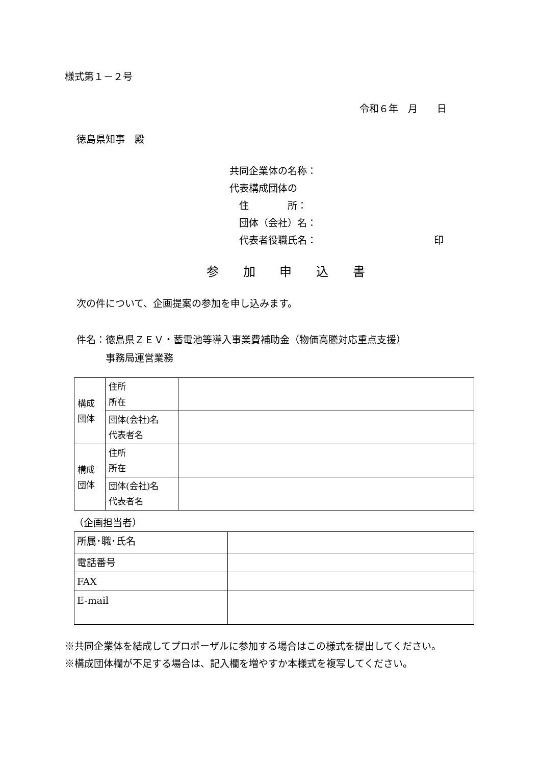様式第１－２号
令和６年　月　　日
徳島県知事　殿
共同企業体の名称：
代表構成団体の
　住　　　　所：
　団体（会社）名：
　代表者役職氏名： 印
参 加 申 込 書
次の件について、企画提案の参加を申し込みます。
件名：徳島県ＺＥＶ・蓄電池等導入事業費補助金（物価高騰対応重点支援）
　　　事務局運営業務
| 構成 団体 | 住所 所在 | |
| | 団体(会社)名 代表者名 | |
| 構成 団体 | 住所 所在 | |
| | 団体(会社)名 代表者名 | |
（企画担当者）
| 所属･職･氏名 | |
| 電話番号 | |
| FAX | |
| E-mail | |
※共同企業体を結成してプロポーザルに参加する場合はこの様式を提出してください。
※構成団体欄が不足する場合は、記入欄を増やすか本様式を複写してください。